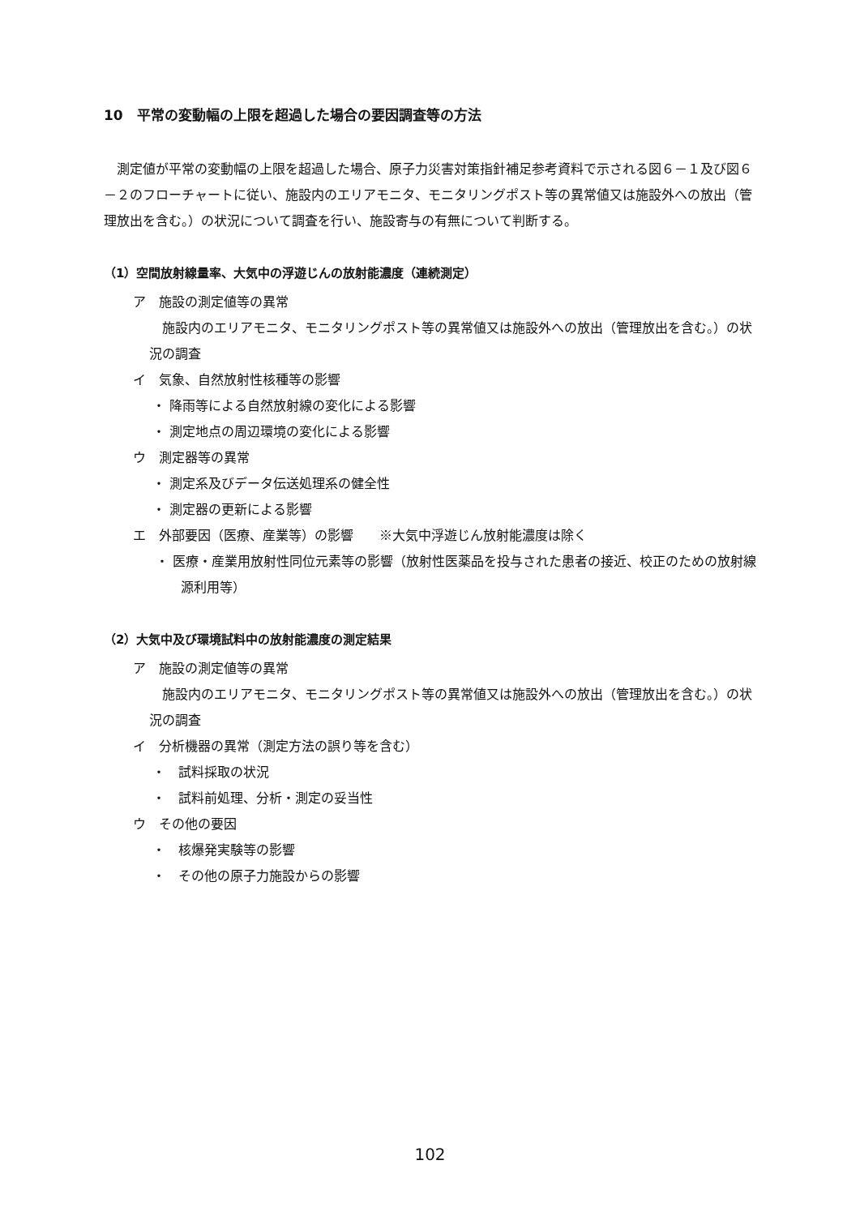10　平常の変動幅の上限を超過した場合の要因調査等の方法
測定値が平常の変動幅の上限を超過した場合、原子力災害対策指針補足参考資料で示される図６－１及び図６－２のフローチャートに従い、施設内のエリアモニタ、モニタリングポスト等の異常値又は施設外への放出（管理放出を含む。）の状況について調査を行い、施設寄与の有無について判断する。
（1）空間放射線量率、大気中の浮遊じんの放射能濃度（連続測定）
ア　施設の測定値等の異常
施設内のエリアモニタ、モニタリングポスト等の異常値又は施設外への放出（管理放出を含む。）の状況の調査
イ　気象、自然放射性核種等の影響
・ 降雨等による自然放射線の変化による影響
・ 測定地点の周辺環境の変化による影響
ウ　測定器等の異常
・ 測定系及びデータ伝送処理系の健全性
・ 測定器の更新による影響
エ　外部要因（医療、産業等）の影響　　※大気中浮遊じん放射能濃度は除く
・ 医療・産業用放射性同位元素等の影響（放射性医薬品を投与された患者の接近、校正のための放射線源利用等）
（2）大気中及び環境試料中の放射能濃度の測定結果
ア　施設の測定値等の異常
施設内のエリアモニタ、モニタリングポスト等の異常値又は施設外への放出（管理放出を含む。）の状況の調査
イ　分析機器の異常（測定方法の誤り等を含む）
・　試料採取の状況
・　試料前処理、分析・測定の妥当性
ウ　その他の要因
・　核爆発実験等の影響
・　その他の原子力施設からの影響
102